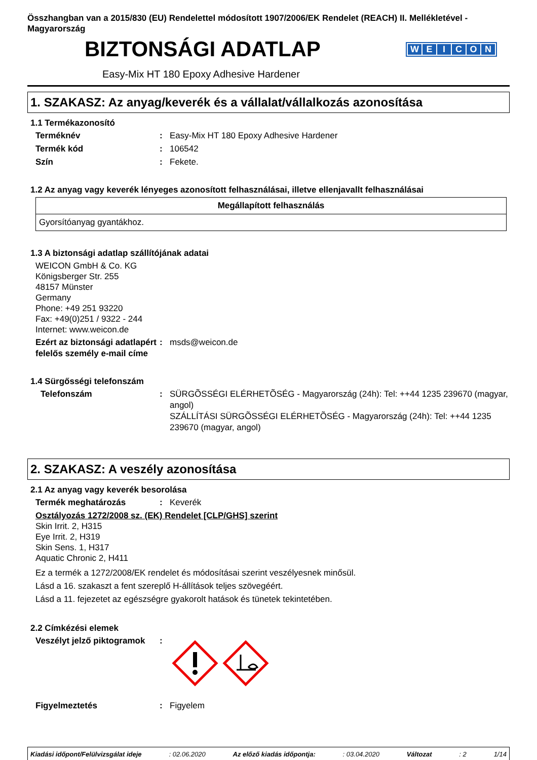Összhangban van a 2015/830 (EU) Rendelettel módosított 1907/2006/EK Rendelet (REACH) II. Mellékletével - Magyarország
BIZTONSÁGI ADATLAP
WEICON
Easy-Mix HT 180 Epoxy Adhesive Hardener
1. SZAKASZ: Az anyag/keverék és a vállalat/vállalkozás azonosítása
1.1 Termékazonosító
Terméknév : Easy-Mix HT 180 Epoxy Adhesive Hardener
Termék kód : 106542
Szín : Fekete.
1.2 Az anyag vagy keverék lényeges azonosított felhasználásai, illetve ellenjavallt felhasználásai
| Megállapított felhasználás |
| --- |
| Gyorsítóanyag gyantákhoz. |
1.3 A biztonsági adatlap szállítójának adatai
WEICON GmbH & Co. KG
Königsberger Str. 255
48157 Münster
Germany
Phone: +49 251 93220
Fax: +49(0)251 / 9322 - 244
Internet: www.weicon.de
Ezért az biztonsági adatlapért felelős személy e-mail címe
: msds@weicon.de
1.4 Sürgősségi telefonszám
Telefonszám : SÜRGÕSSÉGI ELÉRHETÕSÉG - Magyarország (24h): Tel: ++44 1235 239670 (magyar, angol)
SZÁLLÍTÁSI SÜRGÕSSÉGI ELÉRHETÕSÉG - Magyarország (24h): Tel: ++44 1235 239670 (magyar, angol)
2. SZAKASZ: A veszély azonosítása
2.1 Az anyag vagy keverék besorolása
Termék meghatározás : Keverék
Osztályozás 1272/2008 sz. (EK) Rendelet [CLP/GHS] szerint
Skin Irrit. 2, H315
Eye Irrit. 2, H319
Skin Sens. 1, H317
Aquatic Chronic 2, H411
Ez a termék a 1272/2008/EK rendelet és módosításai szerint veszélyesnek minősül.
Lásd a 16. szakaszt a fent szereplő H-állítások teljes szövegéért.
Lásd a 11. fejezetet az egészségre gyakorolt hatások és tünetek tekintetében.
2.2 Címkézési elemek
Veszélyt jelző piktogramok
:
Figyelmeztetés : Figyelem
Kiadási időpont/Felülvizsgálat ideje : 02.06.2020 Az előző kiadás időpontja: : 03.04.2020 Változat : 2 1/14